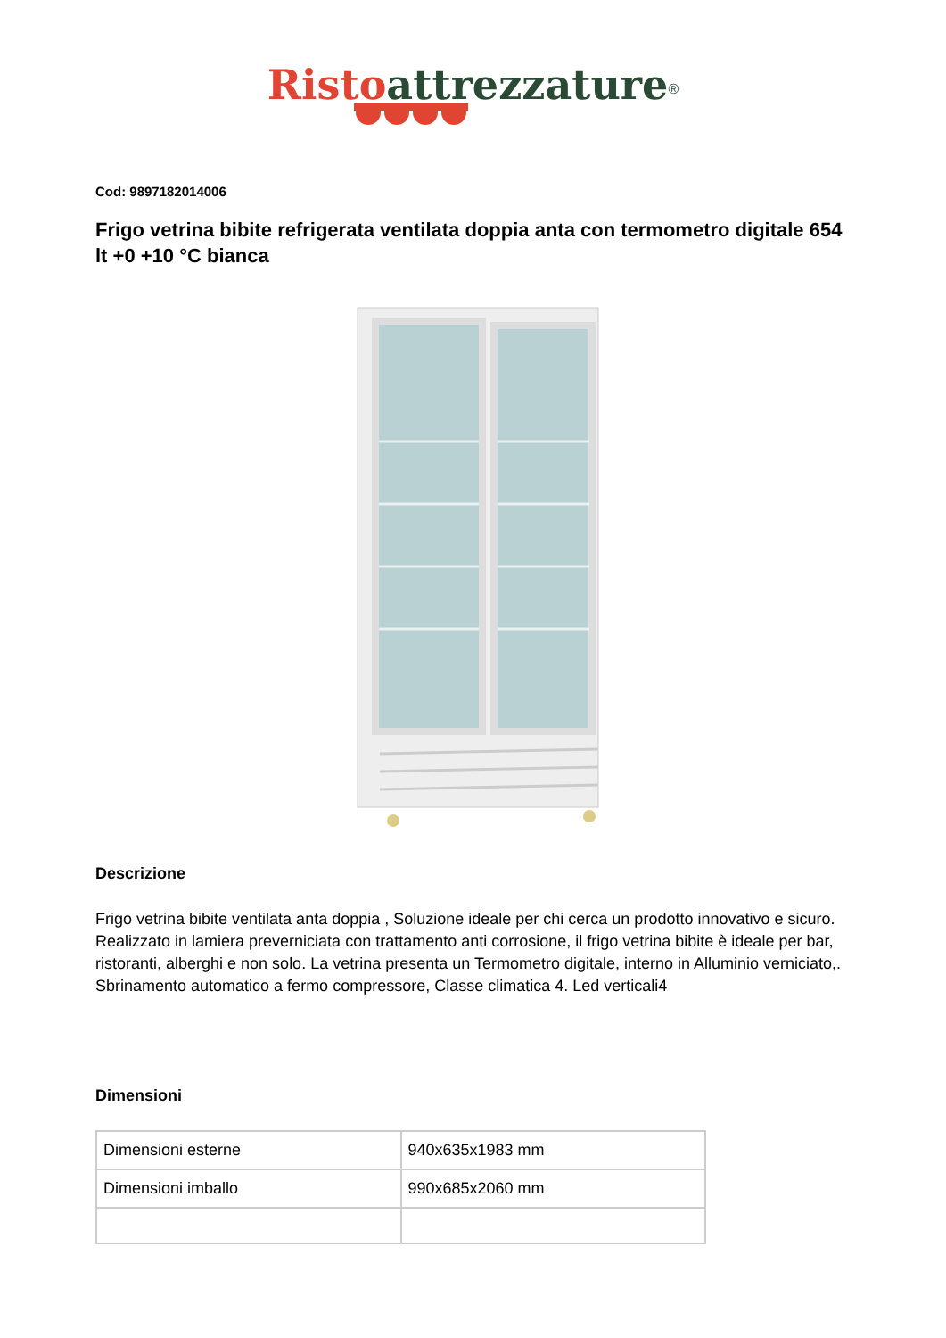Risto attrezzature<sup>®</sup>
Cod: 9897182014006
Frigo vetrina bibite refrigerata ventilata doppia anta con termometro digitale 654 lt +0 +10 °C bianca
Descrizione
Frigo vetrina bibite ventilata anta doppia , Soluzione ideale per chi cerca un prodotto innovativo e sicuro. Realizzato in lamiera preverniciata con trattamento anti corrosione, il frigo vetrina bibite è ideale per bar, ristoranti, alberghi e non solo. La vetrina presenta un Termometro digitale, interno in Alluminio verniciato,. Sbrinamento automatico a fermo compressore, Classe climatica 4. Led verticali4
Dimensioni
| Dimensioni esterne | 940x635x1983 mm |
| Dimensioni imballo | 990x685x2060 mm |